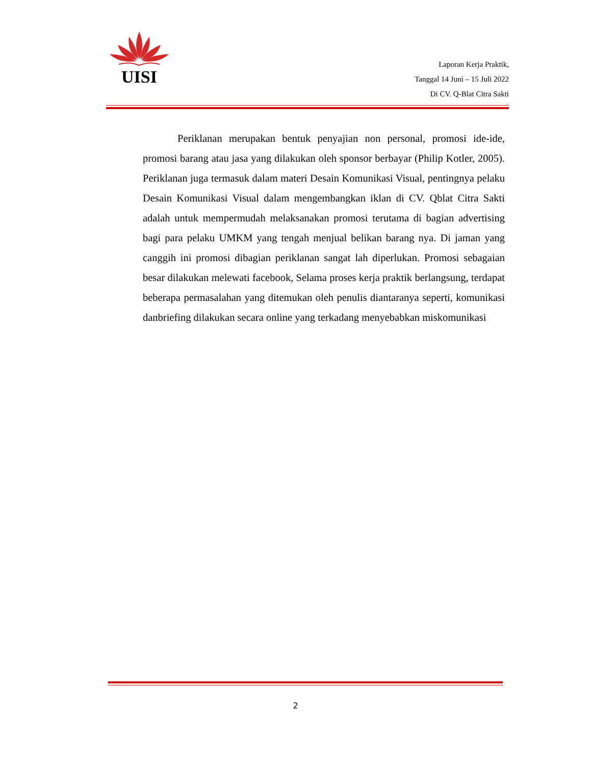UISI
Laporan Kerja Praktik,
Tanggal 14 Juni – 15 Juli 2022
Di CV. Q-Blat Citra Sakti
Periklanan merupakan bentuk penyajian non personal, promosi ide-ide, promosi barang atau jasa yang dilakukan oleh sponsor berbayar (Philip Kotler, 2005). Periklanan juga termasuk dalam materi Desain Komunikasi Visual, pentingnya pelaku Desain Komunikasi Visual dalam mengembangkan iklan di CV. Qblat Citra Sakti adalah untuk mempermudah melaksanakan promosi terutama di bagian advertising bagi para pelaku UMKM yang tengah menjual belikan barang nya. Di jaman yang canggih ini promosi dibagian periklanan sangat lah diperlukan. Promosi sebagaian besar dilakukan melewati facebook, Selama proses kerja praktik berlangsung, terdapat beberapa permasalahan yang ditemukan oleh penulis diantaranya seperti, komunikasi danbriefing dilakukan secara online yang terkadang menyebabkan miskomunikasi
2